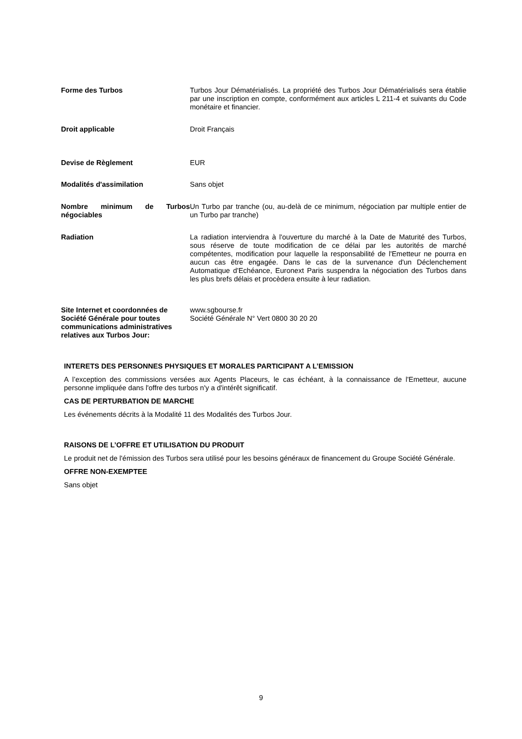Forme des Turbos Turbos Jour Dématérialisés. La propriété des Turbos Jour Dématérialisés sera établie par une inscription en compte, conformément aux articles L 211-4 et suivants du Code monétaire et financier.
Droit applicable Droit Français
Devise de Règlement EUR
Modalités d'assimilation Sans objet
Nombre minimum de Turbos négociables
Un Turbo par tranche (ou, au-delà de ce minimum, négociation par multiple entier de un Turbo par tranche)
Radiation La radiation interviendra à l'ouverture du marché à la Date de Maturité des Turbos, sous réserve de toute modification de ce délai par les autorités de marché compétentes, modification pour laquelle la responsabilité de l'Emetteur ne pourra en aucun cas être engagée. Dans le cas de la survenance d'un Déclenchement Automatique d'Echéance, Euronext Paris suspendra la négociation des Turbos dans les plus brefs délais et procèdera ensuite à leur radiation.
Site Internet et coordonnées de Société Générale pour toutes communications administratives relatives aux Turbos Jour:
www.sgbourse.fr
Société Générale N° Vert 0800 30 20 20
INTERETS DES PERSONNES PHYSIQUES ET MORALES PARTICIPANT A L’EMISSION
A l’exception des commissions versées aux Agents Placeurs, le cas échéant, à la connaissance de l'Emetteur, aucune personne impliquée dans l'offre des turbos n'y a d'intérêt significatif.
CAS DE PERTURBATION DE MARCHE
Les événements décrits à la Modalité 11 des Modalités des Turbos Jour.
RAISONS DE L’OFFRE ET UTILISATION DU PRODUIT
Le produit net de l'émission des Turbos sera utilisé pour les besoins généraux de financement du Groupe Société Générale.
OFFRE NON-EXEMPTEE
Sans objet
9